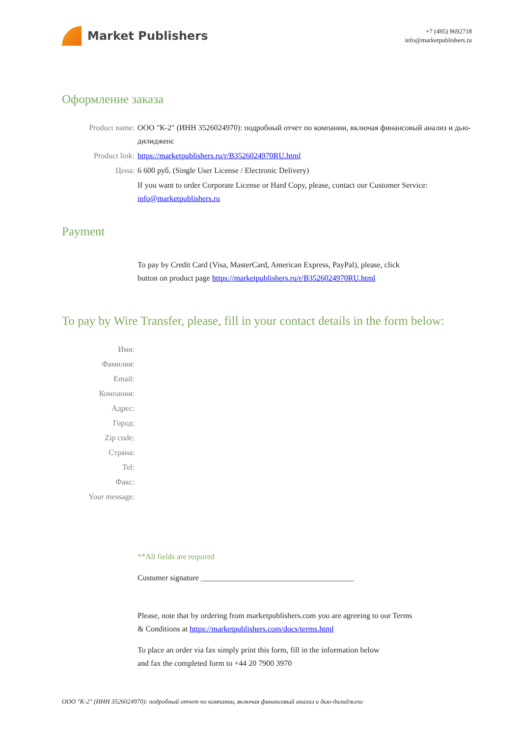Market Publishers
+7 (495) 9692718
info@marketpublishers.ru
Оформление заказа
Product name: ООО "К-2" (ИНН 3526024970): подробный отчет по компании, включая финансовый анализ и дью-дилидженс
Product link: https://marketpublishers.ru/r/B3526024970RU.html
Цена: 6 600 руб. (Single User License / Electronic Delivery)
If you want to order Corporate License or Hard Copy, please, contact our Customer Service:
info@marketpublishers.ru
Payment
To pay by Credit Card (Visa, MasterCard, American Express, PayPal), please, click
button on product page https://marketpublishers.ru/r/B3526024970RU.html
To pay by Wire Transfer, please, fill in your contact details in the form below:
Имя:
Фамилия:
Email:
Компания:
Адрес:
Город:
Zip code:
Страна:
Tel:
Факс:
Your message:
**All fields are required
Custumer signature _______________________________________
Please, note that by ordering from marketpublishers.com you are agreeing to our Terms
& Conditions at https://marketpublishers.com/docs/terms.html
To place an order via fax simply print this form, fill in the information below
and fax the completed form to +44 20 7900 3970
ООО "К-2" (ИНН 3526024970): подробный отчет по компании, включая финансовый анализ и дью-дилидженс